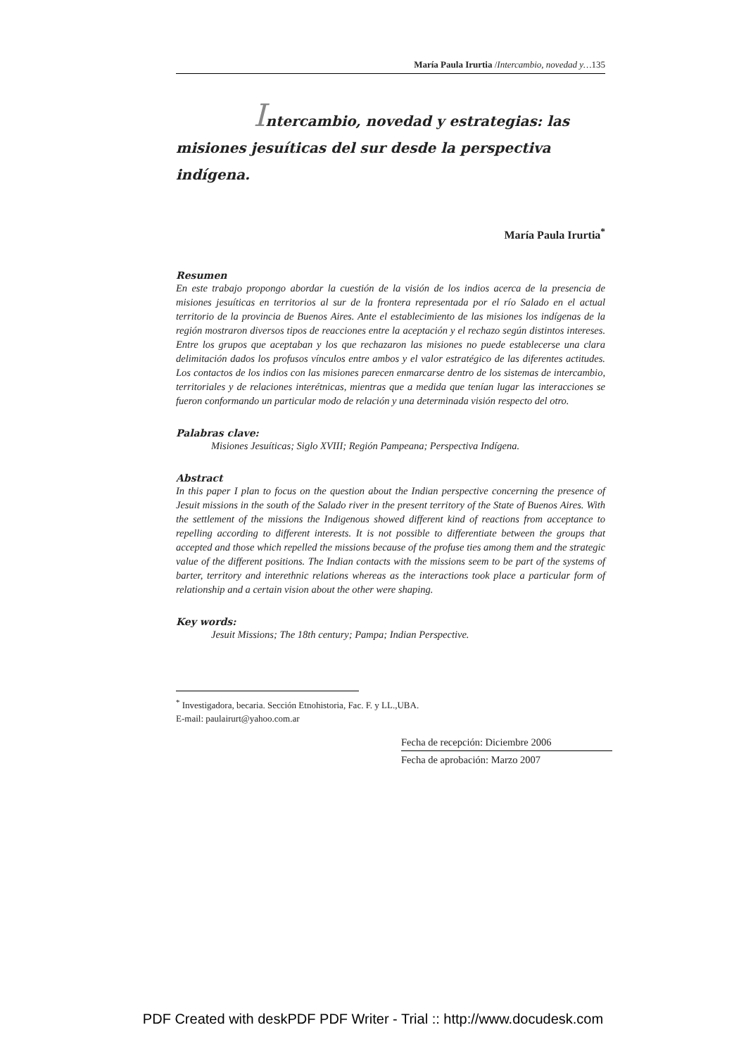María Paula Irurtia /Intercambio, novedad y…135
Intercambio, novedad y estrategias: las misiones jesuíticas del sur desde la perspectiva indígena.
María Paula Irurtia<sup>*</sup>
Resumen
En este trabajo propongo abordar la cuestión de la visión de los indios acerca de la presencia de misiones jesuíticas en territorios al sur de la frontera representada por el río Salado en el actual territorio de la provincia de Buenos Aires. Ante el establecimiento de las misiones los indígenas de la región mostraron diversos tipos de reacciones entre la aceptación y el rechazo según distintos intereses. Entre los grupos que aceptaban y los que rechazaron las misiones no puede establecerse una clara delimitación dados los profusos vínculos entre ambos y el valor estratégico de las diferentes actitudes. Los contactos de los indios con las misiones parecen enmarcarse dentro de los sistemas de intercambio, territoriales y de relaciones interétnicas, mientras que a medida que tenían lugar las interacciones se fueron conformando un particular modo de relación y una determinada visión respecto del otro.
Palabras clave:
Misiones Jesuíticas; Siglo XVIII; Región Pampeana; Perspectiva Indígena.
Abstract
In this paper I plan to focus on the question about the Indian perspective concerning the presence of Jesuit missions in the south of the Salado river in the present territory of the State of Buenos Aires. With the settlement of the missions the Indigenous showed different kind of reactions from acceptance to repelling according to different interests. It is not possible to differentiate between the groups that accepted and those which repelled the missions because of the profuse ties among them and the strategic value of the different positions. The Indian contacts with the missions seem to be part of the systems of barter, territory and interethnic relations whereas as the interactions took place a particular form of relationship and a certain vision about the other were shaping.
Key words:
Jesuit Missions; The 18th century; Pampa; Indian Perspective.
<sup>*</sup> Investigadora, becaria. Sección Etnohistoria, Fac. F. y LL.,UBA.
E-mail: paulairurt@yahoo.com.ar
Fecha de recepción: Diciembre 2006
Fecha de aprobación: Marzo 2007
PDF Created with deskPDF PDF Writer - Trial :: http://www.docudesk.com